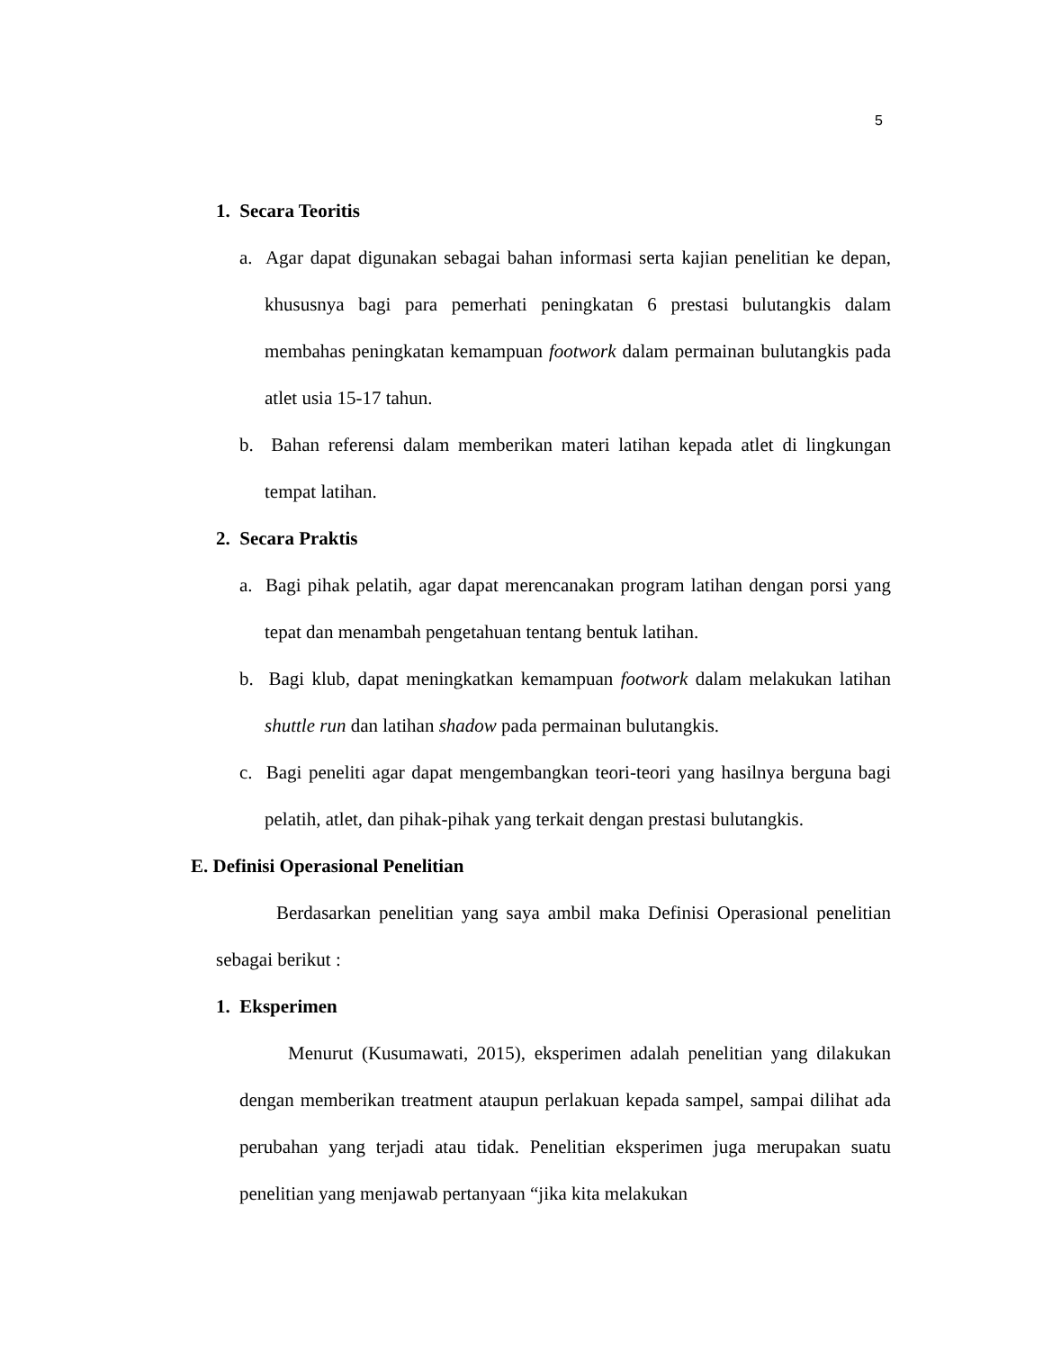5
1. Secara Teoritis
a. Agar dapat digunakan sebagai bahan informasi serta kajian penelitian ke depan, khususnya bagi para pemerhati peningkatan 6 prestasi bulutangkis dalam membahas peningkatan kemampuan footwork dalam permainan bulutangkis pada atlet usia 15-17 tahun.
b. Bahan referensi dalam memberikan materi latihan kepada atlet di lingkungan tempat latihan.
2. Secara Praktis
a. Bagi pihak pelatih, agar dapat merencanakan program latihan dengan porsi yang tepat dan menambah pengetahuan tentang bentuk latihan.
b. Bagi klub, dapat meningkatkan kemampuan footwork dalam melakukan latihan shuttle run dan latihan shadow pada permainan bulutangkis.
c. Bagi peneliti agar dapat mengembangkan teori-teori yang hasilnya berguna bagi pelatih, atlet, dan pihak-pihak yang terkait dengan prestasi bulutangkis.
E. Definisi Operasional Penelitian
Berdasarkan penelitian yang saya ambil maka Definisi Operasional penelitian sebagai berikut :
1. Eksperimen
Menurut (Kusumawati, 2015), eksperimen adalah penelitian yang dilakukan dengan memberikan treatment ataupun perlakuan kepada sampel, sampai dilihat ada perubahan yang terjadi atau tidak. Penelitian eksperimen juga merupakan suatu penelitian yang menjawab pertanyaan “jika kita melakukan